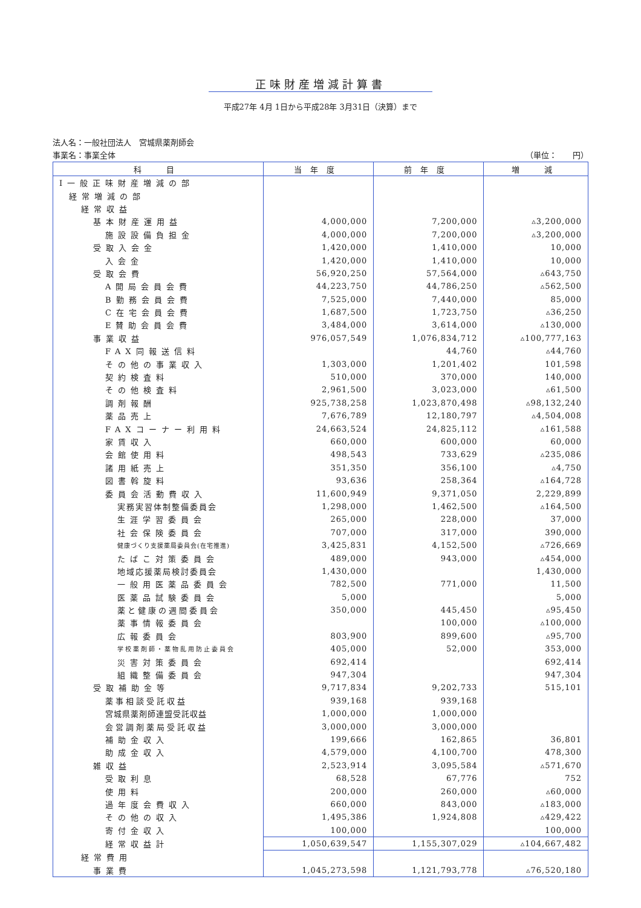正味財産増減計算書
平成27年 4月 1日から平成28年 3月31日（決算）まで
法人名：一般社団法人　宮城県薬剤師会
事業名：事業全体 （単位：　　円）
| 科 目 | 当年度 | 前年度 | 増 減 |
| --- | --- | --- | --- |
| Ⅰ一般正味財産増減の部 | | | |
| 経常増減の部 | | | |
| 経常収益 | | | |
| 基本財産運用益 | 4,000,000 | 7,200,000 | ▵3,200,000 |
| 施設設備負担金 | 4,000,000 | 7,200,000 | ▵3,200,000 |
| 受取入会金 | 1,420,000 | 1,410,000 | 10,000 |
| 入会金 | 1,420,000 | 1,410,000 | 10,000 |
| 受取会費 | 56,920,250 | 57,564,000 | ▵643,750 |
| A開局会員会費 | 44,223,750 | 44,786,250 | ▵562,500 |
| B勤務会員会費 | 7,525,000 | 7,440,000 | 85,000 |
| C在宅会員会費 | 1,687,500 | 1,723,750 | ▵36,250 |
| E賛助会員会費 | 3,484,000 | 3,614,000 | ▵130,000 |
| 事業収益 | 976,057,549 | 1,076,834,712 | ▵100,777,163 |
| FAX同報送信料 | | 44,760 | ▵44,760 |
| その他の事業収入 | 1,303,000 | 1,201,402 | 101,598 |
| 契約検査料 | 510,000 | 370,000 | 140,000 |
| その他検査料 | 2,961,500 | 3,023,000 | ▵61,500 |
| 調剤報酬 | 925,738,258 | 1,023,870,498 | ▵98,132,240 |
| 薬品売上 | 7,676,789 | 12,180,797 | ▵4,504,008 |
| FAXコーナー利用料 | 24,663,524 | 24,825,112 | ▵161,588 |
| 家賃収入 | 660,000 | 600,000 | 60,000 |
| 会館使用料 | 498,543 | 733,629 | ▵235,086 |
| 諸用紙売上 | 351,350 | 356,100 | ▵4,750 |
| 図書斡旋料 | 93,636 | 258,364 | ▵164,728 |
| 委員会活動費収入 | 11,600,949 | 9,371,050 | 2,229,899 |
| 実務実習体制整備委員会 | 1,298,000 | 1,462,500 | ▵164,500 |
| 生涯学習委員会 | 265,000 | 228,000 | 37,000 |
| 社会保険委員会 | 707,000 | 317,000 | 390,000 |
| 健康づくり支援薬局委員会(在宅推進) | 3,425,831 | 4,152,500 | ▵726,669 |
| たばこ対策委員会 | 489,000 | 943,000 | ▵454,000 |
| 地域応援薬局検討委員会 | 1,430,000 | | 1,430,000 |
| 一般用医薬品委員会 | 782,500 | 771,000 | 11,500 |
| 医薬品試験委員会 | 5,000 | | 5,000 |
| 薬と健康の週間委員会 | 350,000 | 445,450 | ▵95,450 |
| 薬事情報委員会 | | 100,000 | ▵100,000 |
| 広報委員会 | 803,900 | 899,600 | ▵95,700 |
| 学校薬剤師・薬物乱用防止委員会 | 405,000 | 52,000 | 353,000 |
| 災害対策委員会 | 692,414 | | 692,414 |
| 組織整備委員会 | 947,304 | | 947,304 |
| 受取補助金等 | 9,717,834 | 9,202,733 | 515,101 |
| 薬事相談受託収益 | 939,168 | 939,168 | |
| 宮城県薬剤師連盟受託収益 | 1,000,000 | 1,000,000 | |
| 会営調剤薬局受託収益 | 3,000,000 | 3,000,000 | |
| 補助金収入 | 199,666 | 162,865 | 36,801 |
| 助成金収入 | 4,579,000 | 4,100,700 | 478,300 |
| 雑収益 | 2,523,914 | 3,095,584 | ▵571,670 |
| 受取利息 | 68,528 | 67,776 | 752 |
| 使用料 | 200,000 | 260,000 | ▵60,000 |
| 過年度会費収入 | 660,000 | 843,000 | ▵183,000 |
| その他の収入 | 1,495,386 | 1,924,808 | ▵429,422 |
| 寄付金収入 | 100,000 | | 100,000 |
| 経常収益計 | 1,050,639,547 | 1,155,307,029 | ▵104,667,482 |
| 経常費用 | | | |
| 事業費 | 1,045,273,598 | 1,121,793,778 | ▵76,520,180 |